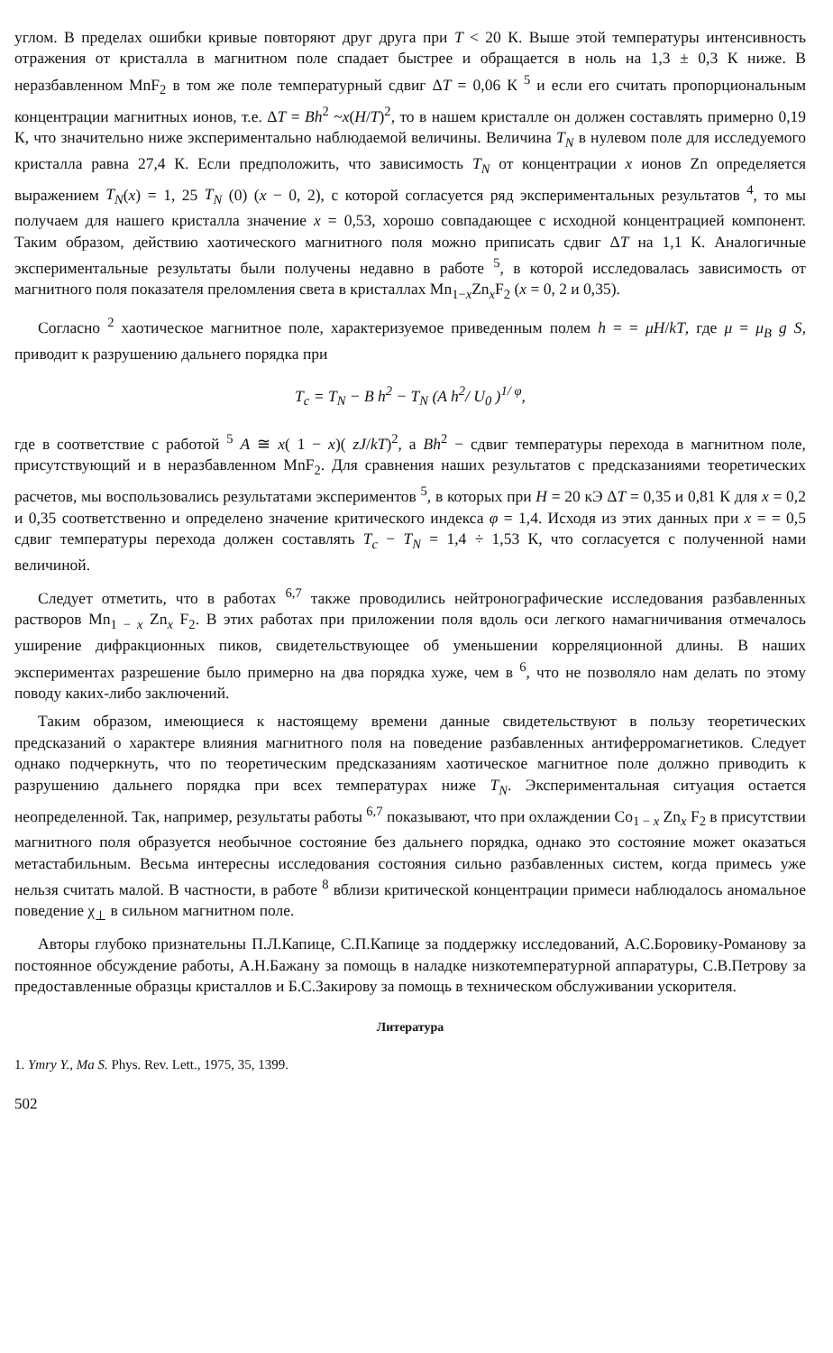углом. В пределах ошибки кривые повторяют друг друга при T < 20 К. Выше этой температуры интенсивность отражения от кристалла в магнитном поле спадает быстрее и обращается в ноль на 1,3 ± 0,3 К ниже. В неразбавленном MnF<sub>2</sub> в том же поле температурный сдвиг ΔT = 0,06 К <sup>5</sup> и если его считать пропорциональным концентрации магнитных ионов, т.е. ΔT = Bh<sup>2</sup> ~x(H/T)<sup>2</sup>, то в нашем кристалле он должен составлять примерно 0,19 К, что значительно ниже экспериментально наблюдаемой величины. Величина T<sub>N</sub> в нулевом поле для исследуемого кристалла равна 27,4 К. Если предположить, что зависимость T<sub>N</sub> от концентрации x ионов Zn определяется выражением T<sub>N</sub>(x) = 1, 25 T<sub>N</sub> (0) (x − 0, 2), с которой согласуется ряд экспериментальных результатов <sup>4</sup>, то мы получаем для нашего кристалла значение x = 0,53, хорошо совпадающее с исходной концентрацией компонент. Таким образом, действию хаотического магнитного поля можно приписать сдвиг ΔT на 1,1 К. Аналогичные экспериментальные результаты были получены недавно в работе <sup>5</sup>, в которой исследовалась зависимость от магнитного поля показателя преломления света в кристаллах Mn<sub>1−x</sub>Zn<sub>x</sub>F<sub>2</sub> (x = 0, 2 и 0,35).
Согласно <sup>2</sup> хаотическое магнитное поле, характеризуемое приведенным полем h = = μH/kT, где μ = μ<sub>B</sub> g S, приводит к разрушению дальнего порядка при
T<sub>c</sub> = T<sub>N</sub> − B h<sup>2</sup> − T<sub>N</sub> (A h<sup>2</sup>/ U<sub>0</sub> )<sup>1/ φ</sup>,
где в соответствие с работой <sup>5</sup> A ≅ x( 1 − x)( zJ/kT)<sup>2</sup>, а Bh<sup>2</sup> − сдвиг температуры перехода в магнитном поле, присутствующий и в неразбавленном MnF<sub>2</sub>. Для сравнения наших результатов с предсказаниями теоретических расчетов, мы воспользовались результатами экспериментов <sup>5</sup>, в которых при H = 20 кЭ ΔT = 0,35 и 0,81 К для x = 0,2 и 0,35 соответственно и определено значение критического индекса φ = 1,4. Исходя из этих данных при x = = 0,5 сдвиг температуры перехода должен составлять T<sub>c</sub> − T<sub>N</sub> = 1,4 ÷ 1,53 К, что согласуется с полученной нами величиной.
Следует отметить, что в работах <sup>6,7</sup> также проводились нейтронографические исследования разбавленных растворов Mn<sub>1 − x</sub> Zn<sub>x</sub> F<sub>2</sub>. В этих работах при приложении поля вдоль оси легкого намагничивания отмечалось уширение дифракционных пиков, свидетельствующее об уменьшении корреляционной длины. В наших экспериментах разрешение было примерно на два порядка хуже, чем в <sup>6</sup>, что не позволяло нам делать по этому поводу каких-либо заключений.
Таким образом, имеющиеся к настоящему времени данные свидетельствуют в пользу теоретических предсказаний о характере влияния магнитного поля на поведение разбавленных антиферромагнетиков. Следует однако подчеркнуть, что по теоретическим предсказаниям хаотическое магнитное поле должно приводить к разрушению дальнего порядка при всех температурах ниже T<sub>N</sub>. Экспериментальная ситуация остается неопределенной. Так, например, результаты работы <sup>6,7</sup> показывают, что при охлаждении Co<sub>1 − x</sub> Zn<sub>x</sub> F<sub>2</sub> в присутствии магнитного поля образуется необычное состояние без дальнего порядка, однако это состояние может оказаться метастабильным. Весьма интересны исследования состояния сильно разбавленных систем, когда примесь уже нельзя считать малой. В частности, в работе <sup>8</sup> вблизи критической концентрации примеси наблюдалось аномальное поведение χ<sub>⊥</sub> в сильном магнитном поле.
Авторы глубоко признательны П.Л.Капице, С.П.Капице за поддержку исследований, А.С.Боровику-Романову за постоянное обсуждение работы, А.Н.Бажану за помощь в наладке низкотемпературной аппаратуры, С.В.Петрову за предоставленные образцы кристаллов и Б.С.Закирову за помощь в техническом обслуживании ускорителя.
Литература
1. Ymry Y., Ma S. Phys. Rev. Lett., 1975, 35, 1399.
502